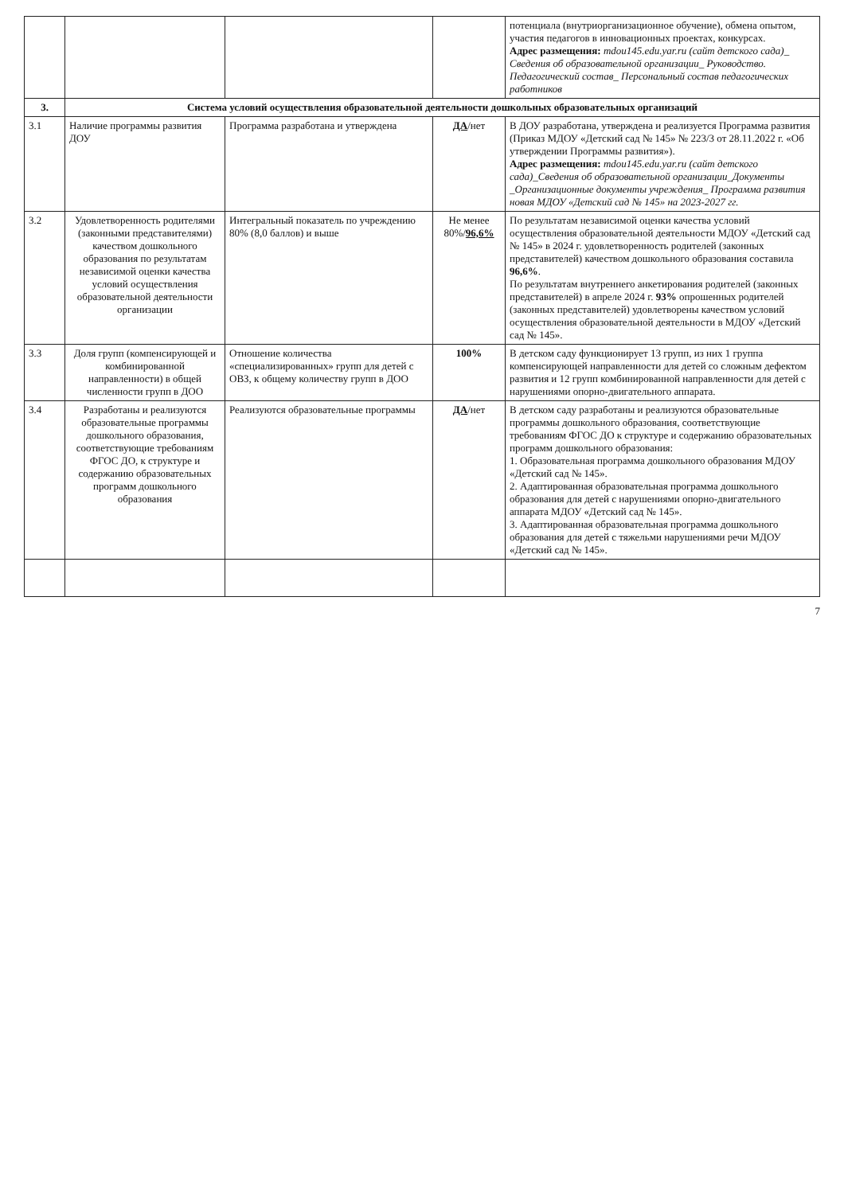| | | | | потенциала (внутриорганизационное обучение), обмена опытом, участия педагогов в инновационных проектах, конкурсах. Адрес размещения: mdou145.edu.yar.ru (сайт детского сада)_ Сведения об образовательной организации_ Руководство. Педагогический состав_ Персональный состав педагогических работников |
| 3. | Система условий осуществления образовательной деятельности дошкольных образовательных организаций | | | |
| 3.1 | Наличие программы развития ДОУ | Программа разработана и утверждена | ДА /нет | В ДОУ разработана, утверждена и реализуется Программа развития (Приказ МДОУ «Детский сад № 145» № 223/3 от 28.11.2022 г. «Об утверждении Программы развития»). Адрес размещения: mdou145.edu.yar.ru (сайт детского сада)_Сведения об образовательной организации_Документы _Организационные документы учреждения_ Программа развития новая МДОУ «Детский сад № 145» на 2023-2027 гг. |
| 3.2 | Удовлетворенность родителями (законными представителями) качеством дошкольного образования по результатам независимой оценки качества условий осуществления образовательной деятельности организации | Интегральный показатель по учреждению 80% (8,0 баллов) и выше | Не менее 80%/ 96,6% | По результатам независимой оценки качества условий осуществления образовательной деятельности МДОУ «Детский сад № 145» в 2024 г. удовлетворенность родителей (законных представителей) качеством дошкольного образования составила 96,6% . По результатам внутреннего анкетирования родителей (законных представителей) в апреле 2024 г. 93% опрошенных родителей (законных представителей) удовлетворены качеством условий осуществления образовательной деятельности в МДОУ «Детский сад № 145». |
| 3.3 | Доля групп (компенсирующей и комбинированной направленности) в общей численности групп в ДОО | Отношение количества «специализированных» групп для детей с ОВЗ, к общему количеству групп в ДОО | 100% | В детском саду функционирует 13 групп, из них 1 группа компенсирующей направленности для детей со сложным дефектом развития и 12 групп комбинированной направленности для детей с нарушениями опорно-двигательного аппарата. |
| 3.4 | Разработаны и реализуются образовательные программы дошкольного образования, соответствующие требованиям ФГОС ДО, к структуре и содержанию образовательных программ дошкольного образования | Реализуются образовательные программы | ДА /нет | В детском саду разработаны и реализуются образовательные программы дошкольного образования, соответствующие требованиям ФГОС ДО к структуре и содержанию образовательных программ дошкольного образования: 1. Образовательная программа дошкольного образования МДОУ «Детский сад № 145». 2. Адаптированная образовательная программа дошкольного образования для детей с нарушениями опорно-двигательного аппарата МДОУ «Детский сад № 145». 3. Адаптированная образовательная программа дошкольного образования для детей с тяжельми нарушениями речи МДОУ «Детский сад № 145». |
7